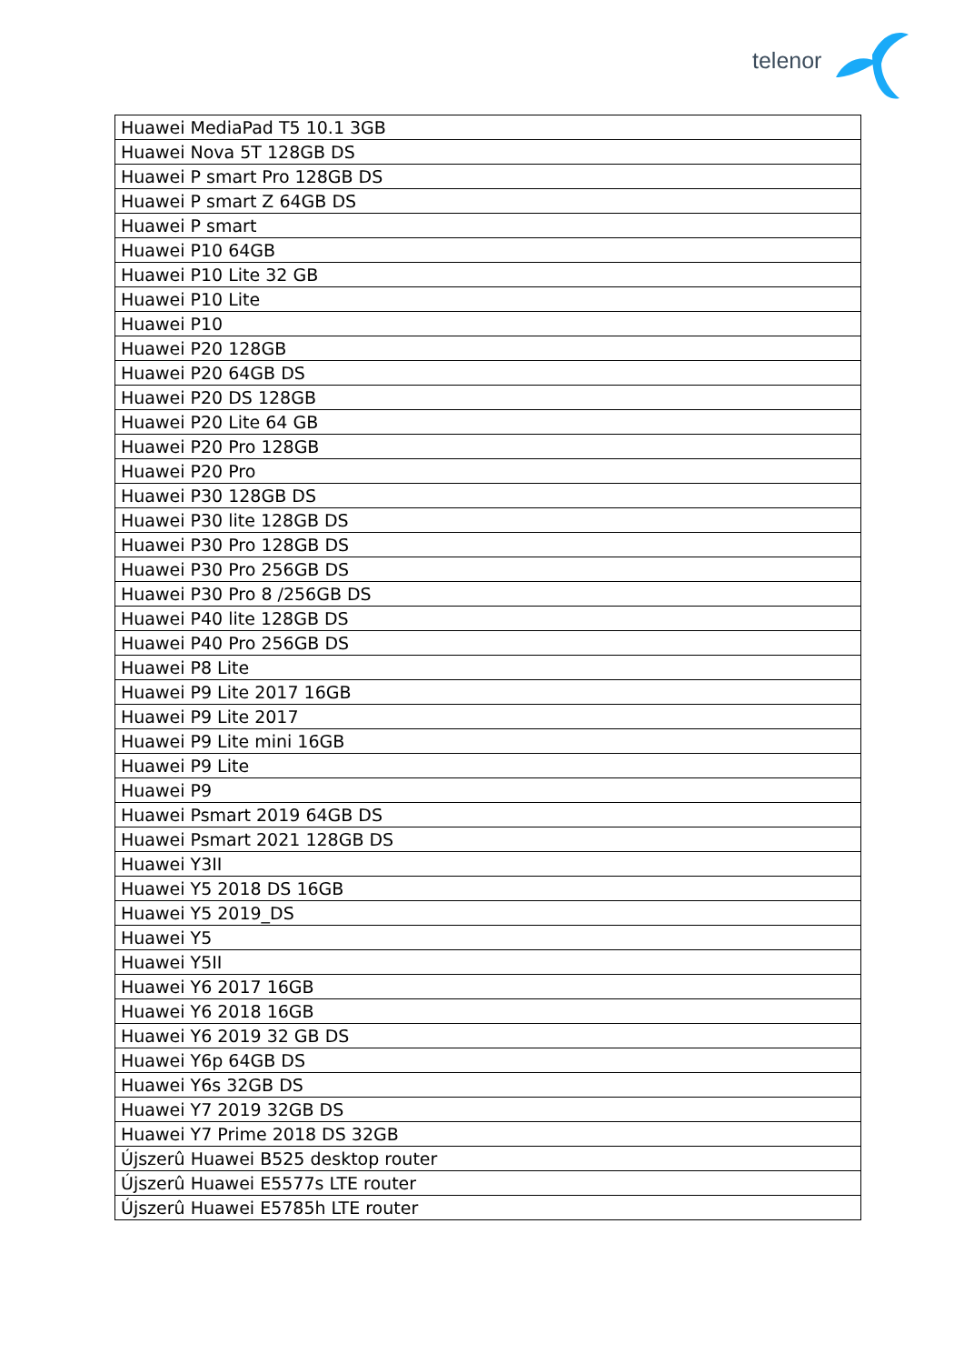telenor
| Huawei MediaPad T5 10.1 3GB |
| Huawei Nova 5T 128GB DS |
| Huawei P smart Pro 128GB DS |
| Huawei P smart Z 64GB DS |
| Huawei P smart |
| Huawei P10 64GB |
| Huawei P10 Lite 32 GB |
| Huawei P10 Lite |
| Huawei P10 |
| Huawei P20 128GB |
| Huawei P20 64GB DS |
| Huawei P20 DS 128GB |
| Huawei P20 Lite 64 GB |
| Huawei P20 Pro 128GB |
| Huawei P20 Pro |
| Huawei P30 128GB DS |
| Huawei P30 lite 128GB DS |
| Huawei P30 Pro 128GB DS |
| Huawei P30 Pro 256GB DS |
| Huawei P30 Pro 8 /256GB DS |
| Huawei P40 lite 128GB DS |
| Huawei P40 Pro 256GB DS |
| Huawei P8 Lite |
| Huawei P9 Lite 2017 16GB |
| Huawei P9 Lite 2017 |
| Huawei P9 Lite mini 16GB |
| Huawei P9 Lite |
| Huawei P9 |
| Huawei Psmart 2019 64GB DS |
| Huawei Psmart 2021 128GB DS |
| Huawei Y3II |
| Huawei Y5 2018 DS 16GB |
| Huawei Y5 2019_DS |
| Huawei Y5 |
| Huawei Y5II |
| Huawei Y6 2017 16GB |
| Huawei Y6 2018 16GB |
| Huawei Y6 2019 32 GB DS |
| Huawei Y6p 64GB DS |
| Huawei Y6s 32GB DS |
| Huawei Y7 2019 32GB DS |
| Huawei Y7 Prime 2018 DS 32GB |
| Újszerû Huawei B525 desktop router |
| Újszerû Huawei E5577s LTE router |
| Újszerû Huawei E5785h LTE router |